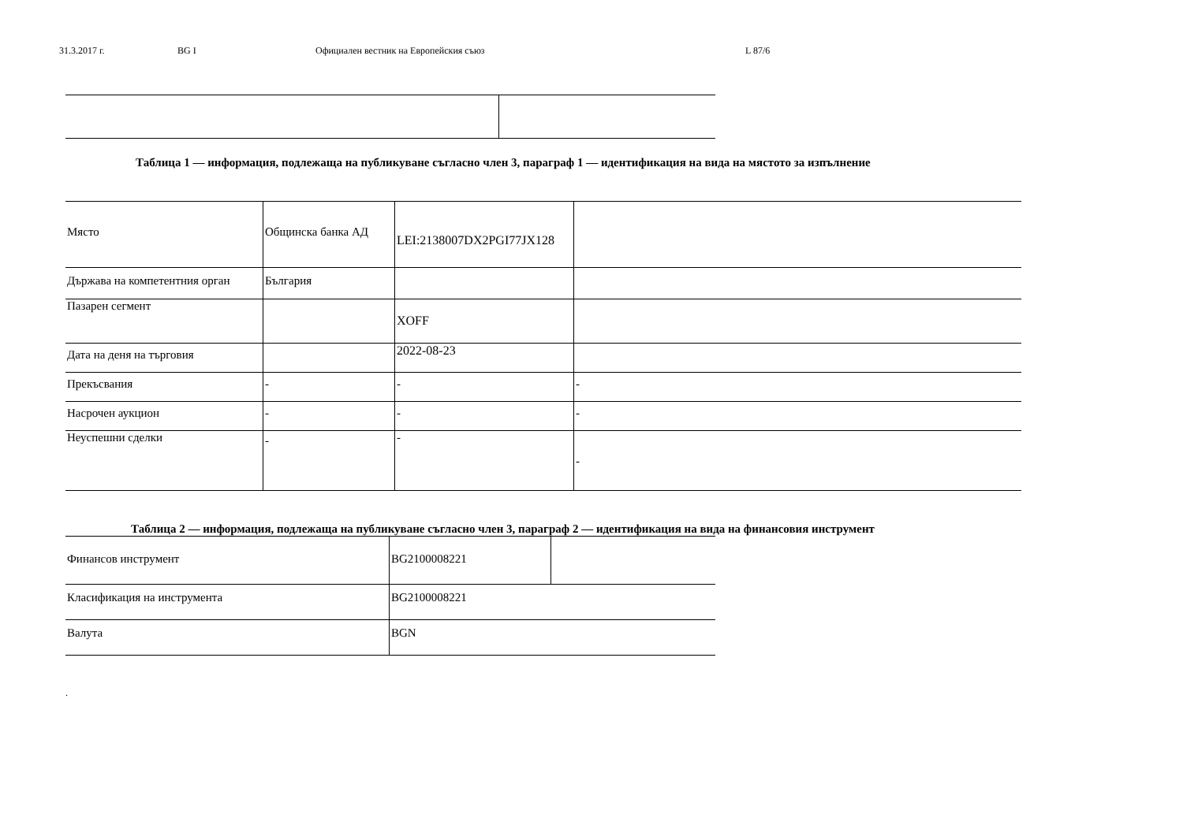31.3.2017 г. BG I Официален вестник на Европейския съюз L 87/6
Таблица 1 — информация, подлежаща на публикуване съгласно член 3, параграф 1 — идентификация на вида на мястото за изпълнение
| Място | Общинска банка АД | LEI:2138007DX2PGI77JX128 | |
| Държава на компетентния орган | България | | |
| Пазарен сегмент | | XOFF | |
| Дата на деня на търговия | | 2022-08-23 | |
| Прекъсвания | - | - | - |
| Насрочен аукцион | - | - | - |
| Неуспешни сделки | - | - | - |
Таблица 2 — информация, подлежаща на публикуване съгласно член 3, параграф 2 — идентификация на вида на финансовия инструмент
| Финансов инструмент | BG2100008221 | |
| Класификация на инструмента | BG2100008221 | |
| Валута | BGN | |
.